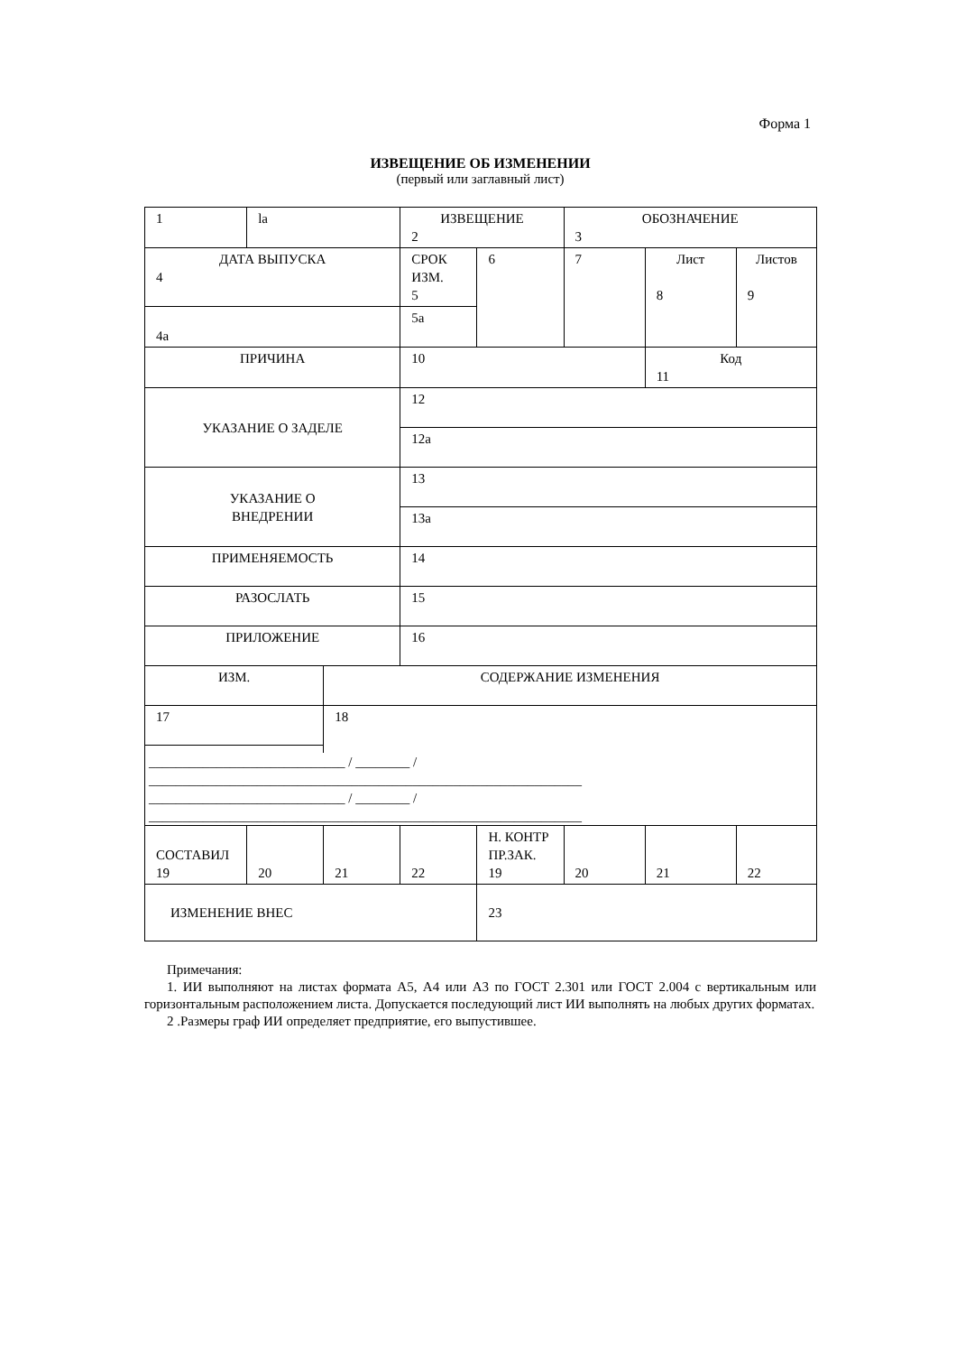Форма 1
ИЗВЕЩЕНИЕ ОБ ИЗМЕНЕНИИ
(первый или заглавный лист)
| 1 | la | | ИЗВЕЩЕНИЕ 2 | | ОБОЗНАЧЕНИЕ 3 | | |
| ДАТА ВЫПУСКА 4 | | | СРОК ИЗМ. 5 | 6 | 7 | Лист 8 | Листов 9 |
| 4а | | | 5а | | | | |
| ПРИЧИНА | | | 10 | | | Код 11 | |
| УКАЗАНИЕ О ЗАДЕЛЕ | | | 12 | | | | |
| | | | 12а | | | | |
| УКАЗАНИЕ О ВНЕДРЕНИИ | | | 13 | | | | |
| | | | 13а | | | | |
| ПРИМЕНЯЕМОСТЬ | | | 14 | | | | |
| РАЗОСЛАТЬ | | | 15 | | | | |
| ПРИЛОЖЕНИЕ | | | 16 | | | | |
| ИЗМ. | | СОДЕРЖАНИЕ ИЗМЕНЕНИЯ | | | | | |
| 17 | | 18 | | | | | |
| _____________________________ / ________ / ________________________________________________________________ _____________________________ / ________ / ________________________________________________________________ | | | | | | | |
| СОСТАВИЛ 19 | 20 | 21 | 22 | Н. КОНТР ПР.ЗАК. 19 | 20 | 21 | 22 |
| ИЗМЕНЕНИЕ ВНЕС | | | | 23 | | | |
Примечания:
1. ИИ выполняют на листах формата А5, А4 или А3 по ГОСТ 2.301 или ГОСТ 2.004 с вертикальным или горизонтальным расположением листа. Допускается последующий лист ИИ выполнять на любых других форматах.
2 .Размеры граф ИИ определяет предприятие, его выпустившее.